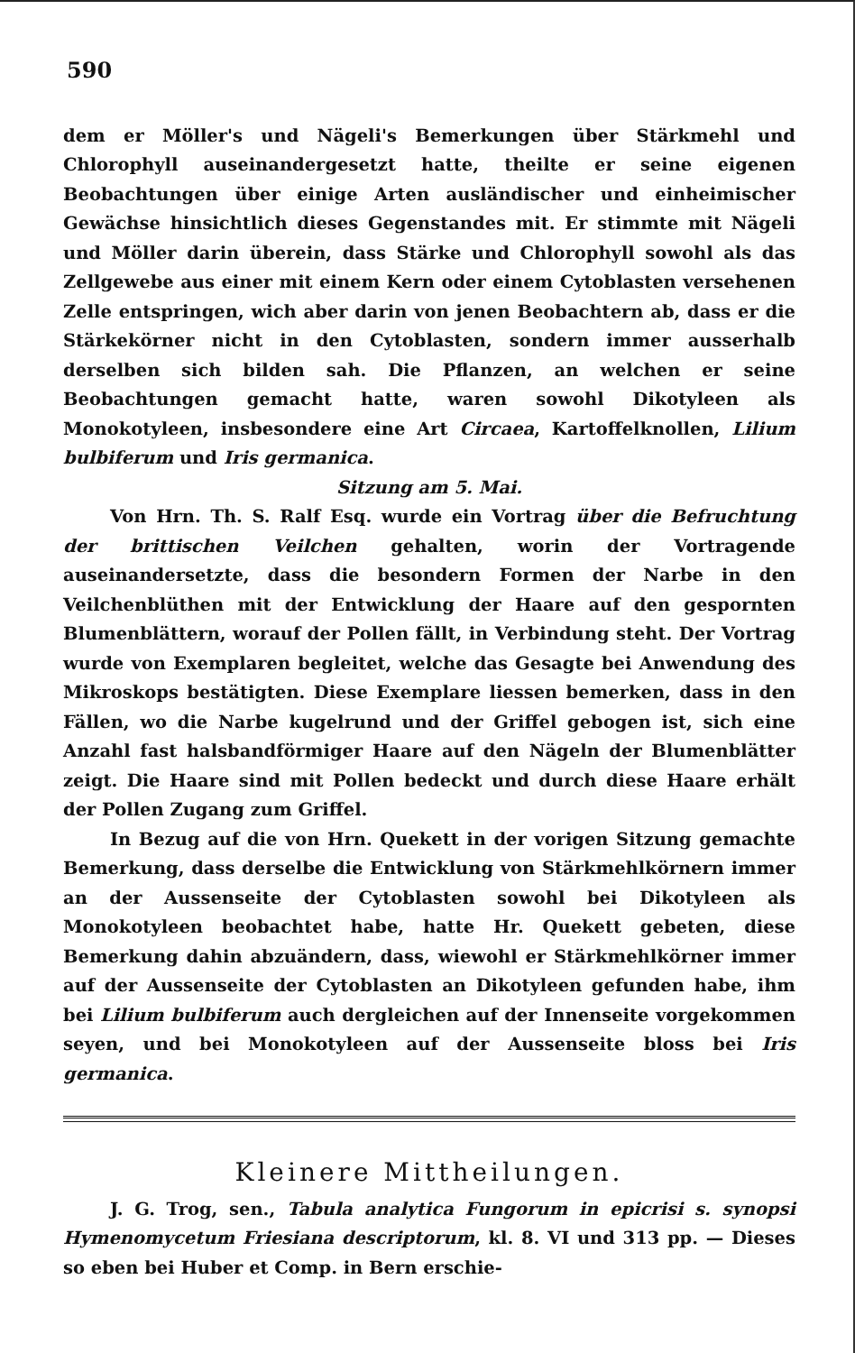590
dem er Möller's und Nägeli's Bemerkungen über Stärkmehl und Chlorophyll auseinandergesetzt hatte, theilte er seine eigenen Beobachtungen über einige Arten ausländischer und einheimischer Gewächse hinsichtlich dieses Gegenstandes mit. Er stimmte mit Nägeli und Möller darin überein, dass Stärke und Chlorophyll sowohl als das Zellgewebe aus einer mit einem Kern oder einem Cytoblasten versehenen Zelle entspringen, wich aber darin von jenen Beobachtern ab, dass er die Stärkekörner nicht in den Cytoblasten, sondern immer ausserhalb derselben sich bilden sah. Die Pflanzen, an welchen er seine Beobachtungen gemacht hatte, waren sowohl Dikotyleen als Monokotyleen, insbesondere eine Art Circaea, Kartoffelknollen, Lilium bulbiferum und Iris germanica.
Sitzung am 5. Mai.
Von Hrn. Th. S. Ralf Esq. wurde ein Vortrag über die Befruchtung der brittischen Veilchen gehalten, worin der Vortragende auseinandersetzte, dass die besondern Formen der Narbe in den Veilchenblüthen mit der Entwicklung der Haare auf den gespornten Blumenblättern, worauf der Pollen fällt, in Verbindung steht. Der Vortrag wurde von Exemplaren begleitet, welche das Gesagte bei Anwendung des Mikroskops bestätigten. Diese Exemplare liessen bemerken, dass in den Fällen, wo die Narbe kugelrund und der Griffel gebogen ist, sich eine Anzahl fast halsbandförmiger Haare auf den Nägeln der Blumenblätter zeigt. Die Haare sind mit Pollen bedeckt und durch diese Haare erhält der Pollen Zugang zum Griffel.
In Bezug auf die von Hrn. Quekett in der vorigen Sitzung gemachte Bemerkung, dass derselbe die Entwicklung von Stärkmehlkörnern immer an der Aussenseite der Cytoblasten sowohl bei Dikotyleen als Monokotyleen beobachtet habe, hatte Hr. Quekett gebeten, diese Bemerkung dahin abzuändern, dass, wiewohl er Stärkmehlkörner immer auf der Aussenseite der Cytoblasten an Dikotyleen gefunden habe, ihm bei Lilium bulbiferum auch dergleichen auf der Innenseite vorgekommen seyen, und bei Monokotyleen auf der Aussenseite bloss bei Iris germanica.
Kleinere Mittheilungen.
J. G. Trog, sen., Tabula analytica Fungorum in epicrisi s. synopsi Hymenomycetum Friesiana descriptorum, kl. 8. VI und 313 pp. — Dieses so eben bei Huber et Comp. in Bern erschie-